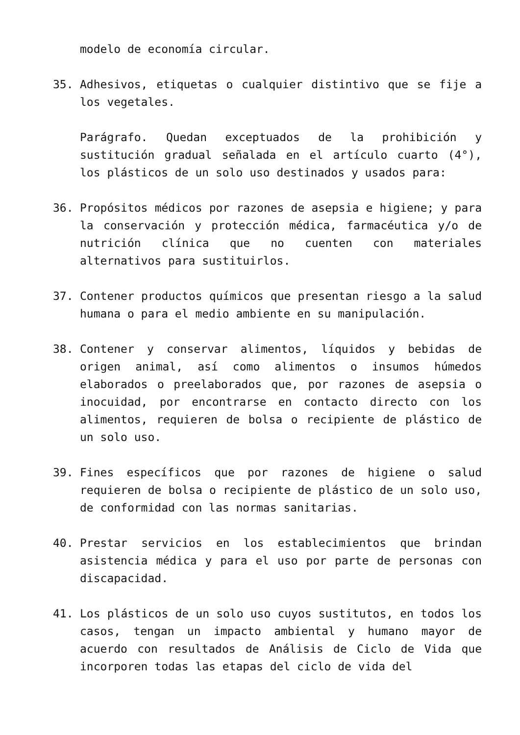modelo de economía circular.
35. Adhesivos, etiquetas o cualquier distintivo que se fije a los vegetales.
Parágrafo. Quedan exceptuados de la prohibición y sustitución gradual señalada en el artículo cuarto (4°), los plásticos de un solo uso destinados y usados para:
36. Propósitos médicos por razones de asepsia e higiene; y para la conservación y protección médica, farmacéutica y/o de nutrición clínica que no cuenten con materiales alternativos para sustituirlos.
37. Contener productos químicos que presentan riesgo a la salud humana o para el medio ambiente en su manipulación.
38. Contener y conservar alimentos, líquidos y bebidas de origen animal, así como alimentos o insumos húmedos elaborados o preelaborados que, por razones de asepsia o inocuidad, por encontrarse en contacto directo con los alimentos, requieren de bolsa o recipiente de plástico de un solo uso.
39. Fines específicos que por razones de higiene o salud requieren de bolsa o recipiente de plástico de un solo uso, de conformidad con las normas sanitarias.
40. Prestar servicios en los establecimientos que brindan asistencia médica y para el uso por parte de personas con discapacidad.
41. Los plásticos de un solo uso cuyos sustitutos, en todos los casos, tengan un impacto ambiental y humano mayor de acuerdo con resultados de Análisis de Ciclo de Vida que incorporen todas las etapas del ciclo de vida del